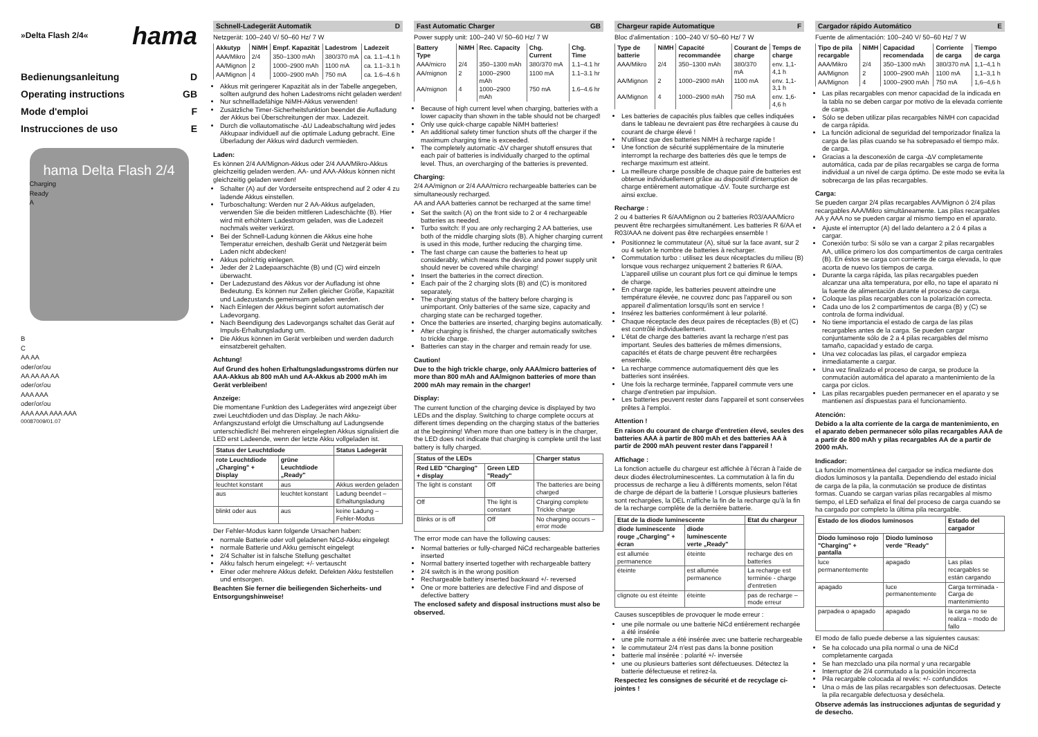»Delta Flash 2/4« hama
Bedienungsanleitung D
Operating instructions GB
Mode d'emploi F
Instrucciones de uso E
hama Delta Flash 2/4
Charging
Ready
A
B
C
AA AA
oder/or/ou
AA AA AA AA
oder/or/ou
AAA AAA
oder/or/ou
AAA AAA AAA AAA
00087009/01.07
Schnell-Ladegerät Automatik D
Netzgerät: 100–240 V/ 50–60 Hz/ 7 W
| Akkutyp | NiMH | Empf. Kapazität | Ladestrom | Ladezeit |
| --- | --- | --- | --- | --- |
| AAA/Mikro | 2/4 | 350–1300 mAh | 380/370 mA | ca. 1.1–4.1 h |
| AA/Mignon | 2 | 1000–2900 mAh | 1100 mA | ca. 1.1–3.1 h |
| AA/Mignon | 4 | 1000–2900 mAh | 750 mA | ca. 1.6–4.6 h |
Akkus mit geringerer Kapazität als in der Tabelle angegeben, sollten aufgrund des hohen Ladestroms nicht geladen werden!
Nur schnellladefähige NiMH-Akkus verwenden!
Zusätzliche Timer-Sicherheitsfunktion beendet die Aufladung der Akkus bei Überschreitungen der max. Ladezeit.
Durch die vollautomatische -ΔU Ladeabschaltung wird jedes Akkupaar individuell auf die optimale Ladung gebracht. Eine Überladung der Akkus wird dadurch vermieden.
Laden:
Es können 2/4 AA/Mignon-Akkus oder 2/4 AAA/Mikro-Akkus gleichzeitig geladen werden. AA- und AAA-Akkus können nicht gleichzeitig geladen werden!
Schalter (A) auf der Vorderseite entsprechend auf 2 oder 4 zu ladende Akkus einstellen.
Turboschaltung: Werden nur 2 AA-Akkus aufgeladen, verwenden Sie die beiden mittleren Ladeschächte (B). Hier wird mit erhöhtem Ladestrom geladen, was die Ladezeit nochmals weiter verkürzt.
Bei der Schnell-Ladung können die Akkus eine hohe Temperatur erreichen, deshalb Gerät und Netzgerät beim Laden nicht abdecken!
Akkus polrichtig einlegen.
Jeder der 2 Ladepaarschächte (B) und (C) wird einzeln überwacht.
Der Ladezustand des Akkus vor der Aufladung ist ohne Bedeutung. Es können nur Zellen gleicher Größe, Kapazität und Ladezustands gemeinsam geladen werden.
Nach Einlegen der Akkus beginnt sofort automatisch der Ladevorgang.
Nach Beendigung des Ladevorgangs schaltet das Gerät auf Impuls-Erhaltungsladung um.
Die Akkus können im Gerät verbleiben und werden dadurch einsatzbereit gehalten.
Achtung!
Auf Grund des hohen Erhaltungsladungsstroms dürfen nur AAA-Akkus ab 800 mAh und AA-Akkus ab 2000 mAh im Gerät verbleiben!
Anzeige:
Die momentane Funktion des Ladegerätes wird angezeigt über zwei Leuchtdioden und das Display. Je nach Akku-Anfangszustand erfolgt die Umschaltung auf Ladungsende unterschiedlich! Bei mehreren eingelegten Akkus signalisiert die LED erst Ladeende, wenn der letzte Akku vollgeladen ist.
| Status der Leuchtdiode | | Status Ladegerät |
| --- | --- | --- |
| rote Leuchtdiode „Charging" + Display | grüne Leuchtdiode „Ready" | |
| leuchtet konstant | aus | Akkus werden geladen |
| aus | leuchtet konstant | Ladung beendet – Erhaltungsladung |
| blinkt oder aus | aus | keine Ladung – Fehler-Modus |
Der Fehler-Modus kann folgende Ursachen haben:
normale Batterie oder voll geladenen NiCd-Akku eingelegt
normale Batterie und Akku gemischt eingelegt
2/4 Schalter ist in falsche Stellung geschaltet
Akku falsch herum eingelegt: +/- vertauscht
Einer oder mehrere Akkus defekt. Defekten Akku feststellen und entsorgen.
Beachten Sie ferner die beiliegenden Sicherheits- und Entsorgungshinweise!
Fast Automatic Charger GB
Power supply unit: 100–240 V/ 50–60 Hz/ 7 W
| Battery Type | NiMH | Rec. Capacity | Chg. Current | Chg. Time |
| --- | --- | --- | --- | --- |
| AAA/micro | 2/4 | 350–1300 mAh | 380/370 mA | 1.1–4.1 hr |
| AA/mignon | 2 | 1000–2900 mAh | 1100 mA | 1.1–3.1 hr |
| AA/mignon | 4 | 1000–2900 mAh | 750 mA | 1.6–4.6 hr |
Because of high current level when charging, batteries with a lower capacity than shown in the table should not be charged!
Only use quick-charge capable NiMH batteries!
An additional safety timer function shuts off the charger if the maximum charging time is exceeded.
The completely automatic -ΔV charger shutoff ensures that each pair of batteries is individually charged to the optimal level. Thus, an overcharging of the batteries is prevented.
Charging:
2/4 AA/mignon or 2/4 AAA/micro rechargeable batteries can be simultaneously recharged.
AA and AAA batteries cannot be recharged at the same time!
Set the switch (A) on the front side to 2 or 4 rechargeable batteries as needed.
Turbo switch: If you are only recharging 2 AA batteries, use both of the middle charging slots (B). A higher charging current is used in this mode, further reducing the charging time.
The fast charge can cause the batteries to heat up considerably, which means the device and power supply unit should never be covered while charging!
Insert the batteries in the correct direction.
Each pair of the 2 charging slots (B) and (C) is monitored separately.
The charging status of the battery before charging is unimportant. Only batteries of the same size, capacity and charging state can be recharged together.
Once the batteries are inserted, charging begins automatically.
After charging is finished, the charger automatically switches to trickle charge.
Batteries can stay in the charger and remain ready for use.
Caution!
Due to the high trickle charge, only AAA/micro batteries of more than 800 mAh and AA/mignon batteries of more than 2000 mAh may remain in the charger!
Display:
The current function of the charging device is displayed by two LEDs and the display. Switching to charge complete occurs at different times depending on the charging status of the batteries at the beginning! When more than one battery is in the charger, the LED does not indicate that charging is complete until the last battery is fully charged.
| Status of the LEDs | | Charger status |
| --- | --- | --- |
| Red LED "Charging" + display | Green LED "Ready" | |
| The light is constant | Off | The batteries are being charged |
| Off | The light is constant | Charging complete Trickle charge |
| Blinks or is off | Off | No charging occurs – error mode |
The error mode can have the following causes:
Normal batteries or fully-charged NiCd rechargeable batteries inserted
Normal battery inserted together with rechargeable battery
2/4 switch is in the wrong position
Rechargeable battery inserted backward +/- reversed
One or more batteries are defective Find and dispose of defective battery
The enclosed safety and disposal instructions must also be observed.
Chargeur rapide Automatique F
Bloc d'alimentation : 100–240 V/ 50–60 Hz/ 7 W
| Type de batterie | NiMH | Capacité recommandée | Courant de charge | Temps de charge |
| --- | --- | --- | --- | --- |
| AAA/Mikro | 2/4 | 350–1300 mAh | 380/370 mA | env. 1,1-4,1 h |
| AA/Mignon | 2 | 1000–2900 mAh | 1100 mA | env. 1,1-3,1 h |
| AA/Mignon | 4 | 1000–2900 mAh | 750 mA | env. 1,6-4,6 h |
Les batteries de capacités plus faibles que celles indiquées dans le tableau ne devraient pas être rechargées à cause du courant de charge élevé !
N'utilisez que des batteries NiMH à recharge rapide !
Une fonction de sécurité supplémentaire de la minuterie interrompt la recharge des batteries dès que le temps de recharge maximum est atteint.
La meilleure charge possible de chaque paire de batteries est obtenue individuellement grâce au dispositif d'interruption de charge entièrement automatique -ΔV. Toute surcharge est ainsi exclue.
Recharge :
2 ou 4 batteries R 6/AA/Mignon ou 2 batteries R03/AAA/Micro peuvent être rechargées simultanément. Les batteries R 6/AA et R03/AAA ne doivent pas être rechargées ensemble !
Positionnez le commutateur (A), situé sur la face avant, sur 2 ou 4 selon le nombre de batteries à recharger.
Commutation turbo : utilisez les deux réceptacles du milieu (B) lorsque vous rechargez uniquement 2 batteries R 6/AA. L'appareil utilise un courant plus fort ce qui diminue le temps de charge.
En charge rapide, les batteries peuvent atteindre une température élevée, ne couvrez donc pas l'appareil ou son appareil d'alimentation lorsqu'ils sont en service !
Insérez les batteries conformément à leur polarité.
Chaque réceptacle des deux paires de réceptacles (B) et (C) est contrôlé individuellement.
L'état de charge des batteries avant la recharge n'est pas important. Seules des batteries de mêmes dimensions, capacités et états de charge peuvent être rechargées ensemble.
La recharge commence automatiquement dès que les batteries sont insérées.
Une fois la recharge terminée, l'appareil commute vers une charge d'entretien par impulsion.
Les batteries peuvent rester dans l'appareil et sont conservées prêtes à l'emploi.
Attention !
En raison du courant de charge d'entretien élevé, seules des batteries AAA à partir de 800 mAh et des batteries AA à partir de 2000 mAh peuvent rester dans l'appareil !
Affichage :
La fonction actuelle du chargeur est affichée à l'écran à l'aide de deux diodes électroluminescentes. La commutation à la fin du processus de recharge a lieu à différents moments, selon l'état de charge de départ de la batterie ! Lorsque plusieurs batteries sont rechargées, la DEL n'affiche la fin de la recharge qu'à la fin de la recharge complète de la dernière batterie.
| Etat de la diode luminescente | | Etat du chargeur |
| --- | --- | --- |
| diode luminescente rouge „Charging" + écran | diode luminescente verte „Ready" | |
| est allumée permanence | éteinte | recharge des en batteries |
| éteinte | est allumée permanence | La recharge est terminée - charge d'entretien |
| clignote ou est éteinte | éteinte | pas de recharge – mode erreur |
Causes susceptibles de provoquer le mode erreur :
une pile normale ou une batterie NiCd entièrement rechargée a été insérée
une pile normale a été insérée avec une batterie rechargeable
le commutateur 2/4 n'est pas dans la bonne position
batterie mal insérée : polarité +/- inversée
une ou plusieurs batteries sont défectueuses. Détectez la batterie défectueuse et retirez-la.
Respectez les consignes de sécurité et de recyclage ci-jointes !
Cargador rápido Automático E
Fuente de alimentación: 100–240 V/ 50–60 Hz/ 7 W
| Tipo de pila recargable | NiMH | Capacidad recomendada | Corriente de carga | Tiempo de carga |
| --- | --- | --- | --- | --- |
| AAA/Mikro | 2/4 | 350–1300 mAh | 380/370 mA | 1,1–4,1 h |
| AA/Mignon | 2 | 1000–2900 mAh | 1100 mA | 1,1–3,1 h |
| AA/Mignon | 4 | 1000–2900 mAh | 750 mA | 1,6–4,6 h |
Las pilas recargables con menor capacidad de la indicada en la tabla no se deben cargar por motivo de la elevada corriente de carga.
Sólo se deben utilizar pilas recargables NiMH con capacidad de carga rápida.
La función adicional de seguridad del temporizador finaliza la carga de las pilas cuando se ha sobrepasado el tiempo máx. de carga.
Gracias a la desconexión de carga -ΔV completamente automática, cada par de pilas recargables se carga de forma individual a un nivel de carga óptimo. De este modo se evita la sobrecarga de las pilas recargables.
Carga:
Se pueden cargar 2/4 pilas recargables AA/Mignon ó 2/4 pilas recargables AAA/Mikro simultáneamente. Las pilas recargables AA y AAA no se pueden cargar al mismo tiempo en el aparato.
Ajuste el interruptor (A) del lado delantero a 2 ó 4 pilas a cargar.
Conexión turbo: Si sólo se van a cargar 2 pilas recargables AA, utilice primero los dos compartimentos de carga centrales (B). En éstos se carga con corriente de carga elevada, lo que acorta de nuevo los tiempos de carga.
Durante la carga rápida, las pilas recargables pueden alcanzar una alta temperatura, por ello, no tape el aparato ni la fuente de alimentación durante el proceso de carga.
Coloque las pilas recargables con la polarización correcta.
Cada uno de los 2 compartimentos de carga (B) y (C) se controla de forma individual.
No tiene importancia el estado de carga de las pilas recargables antes de la carga. Se pueden cargar conjuntamente sólo de 2 a 4 pilas recargables del mismo tamaño, capacidad y estado de carga.
Una vez colocadas las pilas, el cargador empieza inmediatamente a cargar.
Una vez finalizado el proceso de carga, se produce la conmutación automática del aparato a mantenimiento de la carga por ciclos.
Las pilas recargables pueden permanecer en el aparato y se mantienen así dispuestas para el funcionamiento.
Atención:
Debido a la alta corriente de la carga de mantenimiento, en el aparato deben permanecer sólo pilas recargables AAA de a partir de 800 mAh y pilas recargables AA de a partir de 2000 mAh.
Indicador:
La función momentánea del cargador se indica mediante dos diodos luminosos y la pantalla. Dependiendo del estado inicial de carga de la pila, la conmutación se produce de distintas formas. Cuando se cargan varias pilas recargables al mismo tiempo, el LED señaliza el final del proceso de carga cuando se ha cargado por completo la última pila recargable.
| Estado de los diodos luminosos | | Estado del cargador |
| --- | --- | --- |
| Diodo luminoso rojo "Charging" + pantalla | Diodo luminoso verde "Ready" | |
| luce permanentemente | apagado | Las pilas recargables se están cargando |
| apagado | luce permanentemente | Carga terminada - Carga de mantenimiento |
| parpadea o apagado | apagado | la carga no se realiza – modo de fallo |
El modo de fallo puede deberse a las siguientes causas:
Se ha colocado una pila normal o una de NiCd completamente cargada
Se han mezclado una pila normal y una recargable
Interruptor de 2/4 conmutado a la posición incorrecta
Pila recargable colocada al revés: +/- confundidos
Una o más de las pilas recargables son defectuosas. Detecte la pila recargable defectuosa y deséchela.
Observe además las instrucciones adjuntas de seguridad y de desecho.